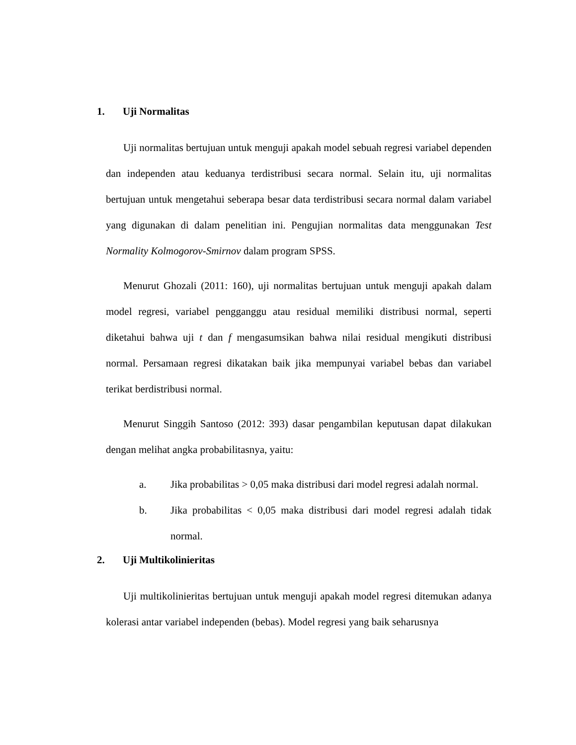1. Uji Normalitas
Uji normalitas bertujuan untuk menguji apakah model sebuah regresi variabel dependen dan independen atau keduanya terdistribusi secara normal. Selain itu, uji normalitas bertujuan untuk mengetahui seberapa besar data terdistribusi secara normal dalam variabel yang digunakan di dalam penelitian ini. Pengujian normalitas data menggunakan Test Normality Kolmogorov-Smirnov dalam program SPSS.
Menurut Ghozali (2011: 160), uji normalitas bertujuan untuk menguji apakah dalam model regresi, variabel pengganggu atau residual memiliki distribusi normal, seperti diketahui bahwa uji t dan f mengasumsikan bahwa nilai residual mengikuti distribusi normal. Persamaan regresi dikatakan baik jika mempunyai variabel bebas dan variabel terikat berdistribusi normal.
Menurut Singgih Santoso (2012: 393) dasar pengambilan keputusan dapat dilakukan dengan melihat angka probabilitasnya, yaitu:
a. Jika probabilitas > 0,05 maka distribusi dari model regresi adalah normal.
b. Jika probabilitas < 0,05 maka distribusi dari model regresi adalah tidak normal.
2. Uji Multikolinieritas
Uji multikolinieritas bertujuan untuk menguji apakah model regresi ditemukan adanya kolerasi antar variabel independen (bebas). Model regresi yang baik seharusnya